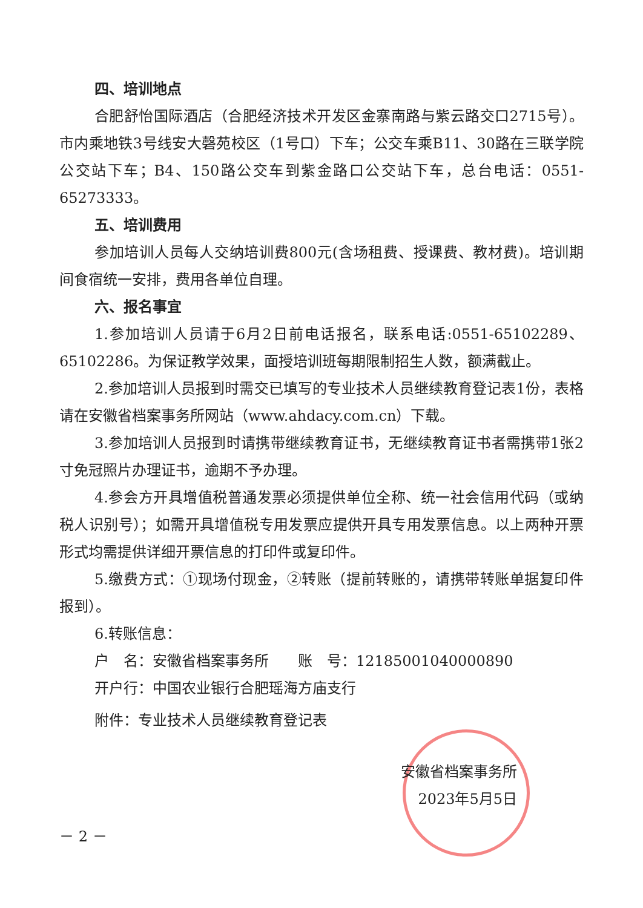四、培训地点
合肥舒怡国际酒店（合肥经济技术开发区金寨南路与紫云路交口2715号）。市内乘地铁3号线安大磬苑校区（1号口）下车；公交车乘B11、30路在三联学院公交站下车；B4、150路公交车到紫金路口公交站下车，总台电话：0551-65273333。
五、培训费用
参加培训人员每人交纳培训费800元(含场租费、授课费、教材费)。培训期间食宿统一安排，费用各单位自理。
六、报名事宜
1.参加培训人员请于6月2日前电话报名，联系电话:0551-65102289、65102286。为保证教学效果，面授培训班每期限制招生人数，额满截止。
2.参加培训人员报到时需交已填写的专业技术人员继续教育登记表1份，表格请在安徽省档案事务所网站（www.ahdacy.com.cn）下载。
3.参加培训人员报到时请携带继续教育证书，无继续教育证书者需携带1张2寸免冠照片办理证书，逾期不予办理。
4.参会方开具增值税普通发票必须提供单位全称、统一社会信用代码（或纳税人识别号）；如需开具增值税专用发票应提供开具专用发票信息。以上两种开票形式均需提供详细开票信息的打印件或复印件。
5.缴费方式：①现场付现金，②转账（提前转账的，请携带转账单据复印件报到）。
6.转账信息：
户　名：安徽省档案事务所　　账　号：12185001040000890
开户行：中国农业银行合肥瑶海方庙支行
附件：专业技术人员继续教育登记表
安徽省档案事务所
2023年5月5日
－ 2 －